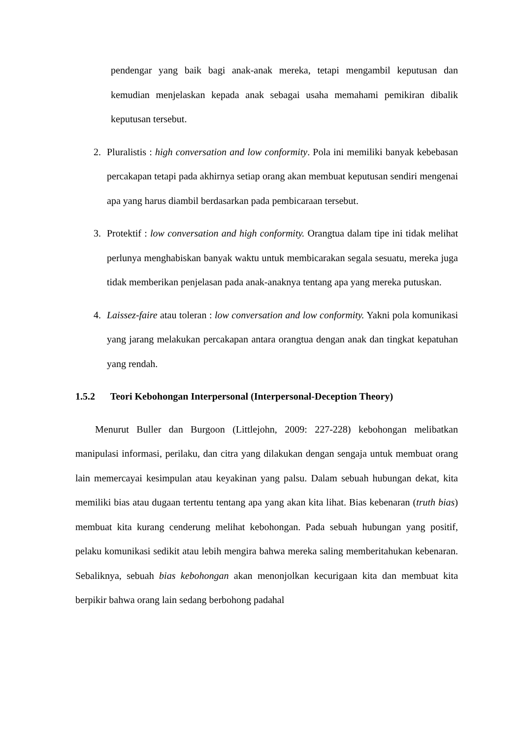pendengar yang baik bagi anak-anak mereka, tetapi mengambil keputusan dan kemudian menjelaskan kepada anak sebagai usaha memahami pemikiran dibalik keputusan tersebut.
2. Pluralistis : high conversation and low conformity. Pola ini memiliki banyak kebebasan percakapan tetapi pada akhirnya setiap orang akan membuat keputusan sendiri mengenai apa yang harus diambil berdasarkan pada pembicaraan tersebut.
3. Protektif : low conversation and high conformity. Orangtua dalam tipe ini tidak melihat perlunya menghabiskan banyak waktu untuk membicarakan segala sesuatu, mereka juga tidak memberikan penjelasan pada anak-anaknya tentang apa yang mereka putuskan.
4. Laissez-faire atau toleran : low conversation and low conformity. Yakni pola komunikasi yang jarang melakukan percakapan antara orangtua dengan anak dan tingkat kepatuhan yang rendah.
1.5.2 Teori Kebohongan Interpersonal (Interpersonal-Deception Theory)
Menurut Buller dan Burgoon (Littlejohn, 2009: 227-228) kebohongan melibatkan manipulasi informasi, perilaku, dan citra yang dilakukan dengan sengaja untuk membuat orang lain memercayai kesimpulan atau keyakinan yang palsu. Dalam sebuah hubungan dekat, kita memiliki bias atau dugaan tertentu tentang apa yang akan kita lihat. Bias kebenaran (truth bias) membuat kita kurang cenderung melihat kebohongan. Pada sebuah hubungan yang positif, pelaku komunikasi sedikit atau lebih mengira bahwa mereka saling memberitahukan kebenaran. Sebaliknya, sebuah bias kebohongan akan menonjolkan kecurigaan kita dan membuat kita berpikir bahwa orang lain sedang berbohong padahal